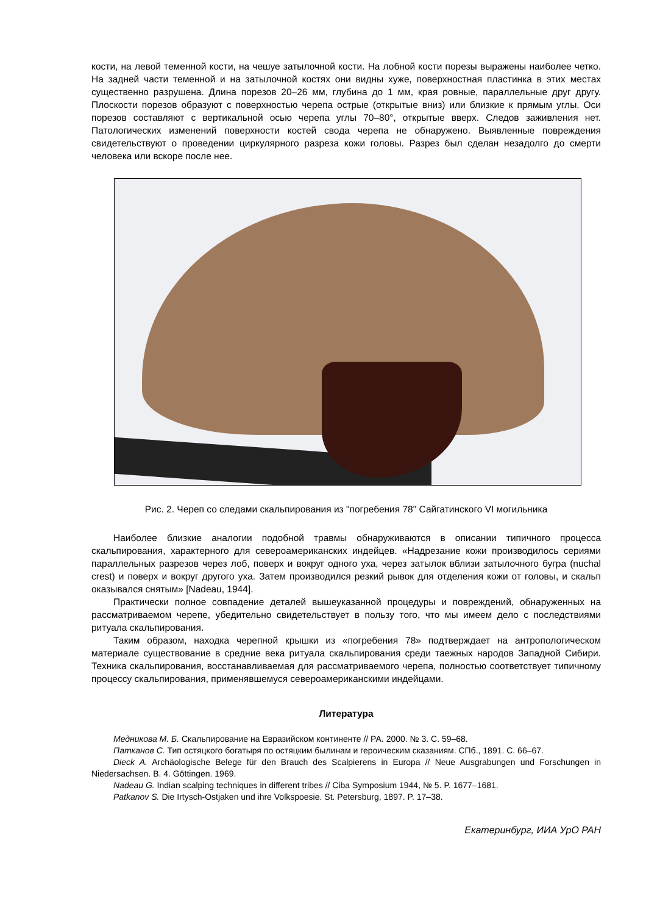кости, на левой теменной кости, на чешуе затылочной кости. На лобной кости порезы выражены наиболее четко. На задней части теменной и на затылочной костях они видны хуже, поверхностная пластинка в этих местах существенно разрушена. Длина порезов 20–26 мм, глубина до 1 мм, края ровные, параллельные друг другу. Плоскости порезов образуют с поверхностью черепа острые (открытые вниз) или близкие к прямым углы. Оси порезов составляют с вертикальной осью черепа углы 70–80°, открытые вверх. Следов заживления нет. Патологических изменений поверхности костей свода черепа не обнаружено. Выявленные повреждения свидетельствуют о проведении циркулярного разреза кожи головы. Разрез был сделан незадолго до смерти человека или вскоре после нее.
Рис. 2. Череп со следами скальпирования из "погребения 78" Сайгатинского VI могильника
Наиболее близкие аналогии подобной травмы обнаруживаются в описании типичного процесса скальпирования, характерного для североамериканских индейцев. «Надрезание кожи производилось сериями параллельных разрезов через лоб, поверх и вокруг одного уха, через затылок вблизи затылочного бугра (nuchal crest) и поверх и вокруг другого уха. Затем производился резкий рывок для отделения кожи от головы, и скальп оказывался снятым» [Nadeau, 1944].
Практически полное совпадение деталей вышеуказанной процедуры и повреждений, обнаруженных на рассматриваемом черепе, убедительно свидетельствует в пользу того, что мы имеем дело с последствиями ритуала скальпирования.
Таким образом, находка черепной крышки из «погребения 78» подтверждает на антропологическом материале существование в средние века ритуала скальпирования среди таежных народов Западной Сибири. Техника скальпирования, восстанавливаемая для рассматриваемого черепа, полностью соответствует типичному процессу скальпирования, применявшемуся североамериканскими индейцами.
Литература
Медникова М. Б. Скальпирование на Евразийском континенте // РА. 2000. № 3. С. 59–68.
Патканов С. Тип остяцкого богатыря по остяцким былинам и героическим сказаниям. СПб., 1891. С. 66–67.
Dieck A. Archäologische Belege für den Brauch des Scalpierens in Europa // Neue Ausgrabungen und Forschungen in Niedersachsen. B. 4. Göttingen. 1969.
Nadeau G. Indian scalping techniques in different tribes // Ciba Symposium 1944, № 5. P. 1677–1681.
Patkanov S. Die Irtysch-Ostjaken und ihre Volkspoesie. St. Petersburg, 1897. P. 17–38.
Екатеринбург, ИИА УрО РАН